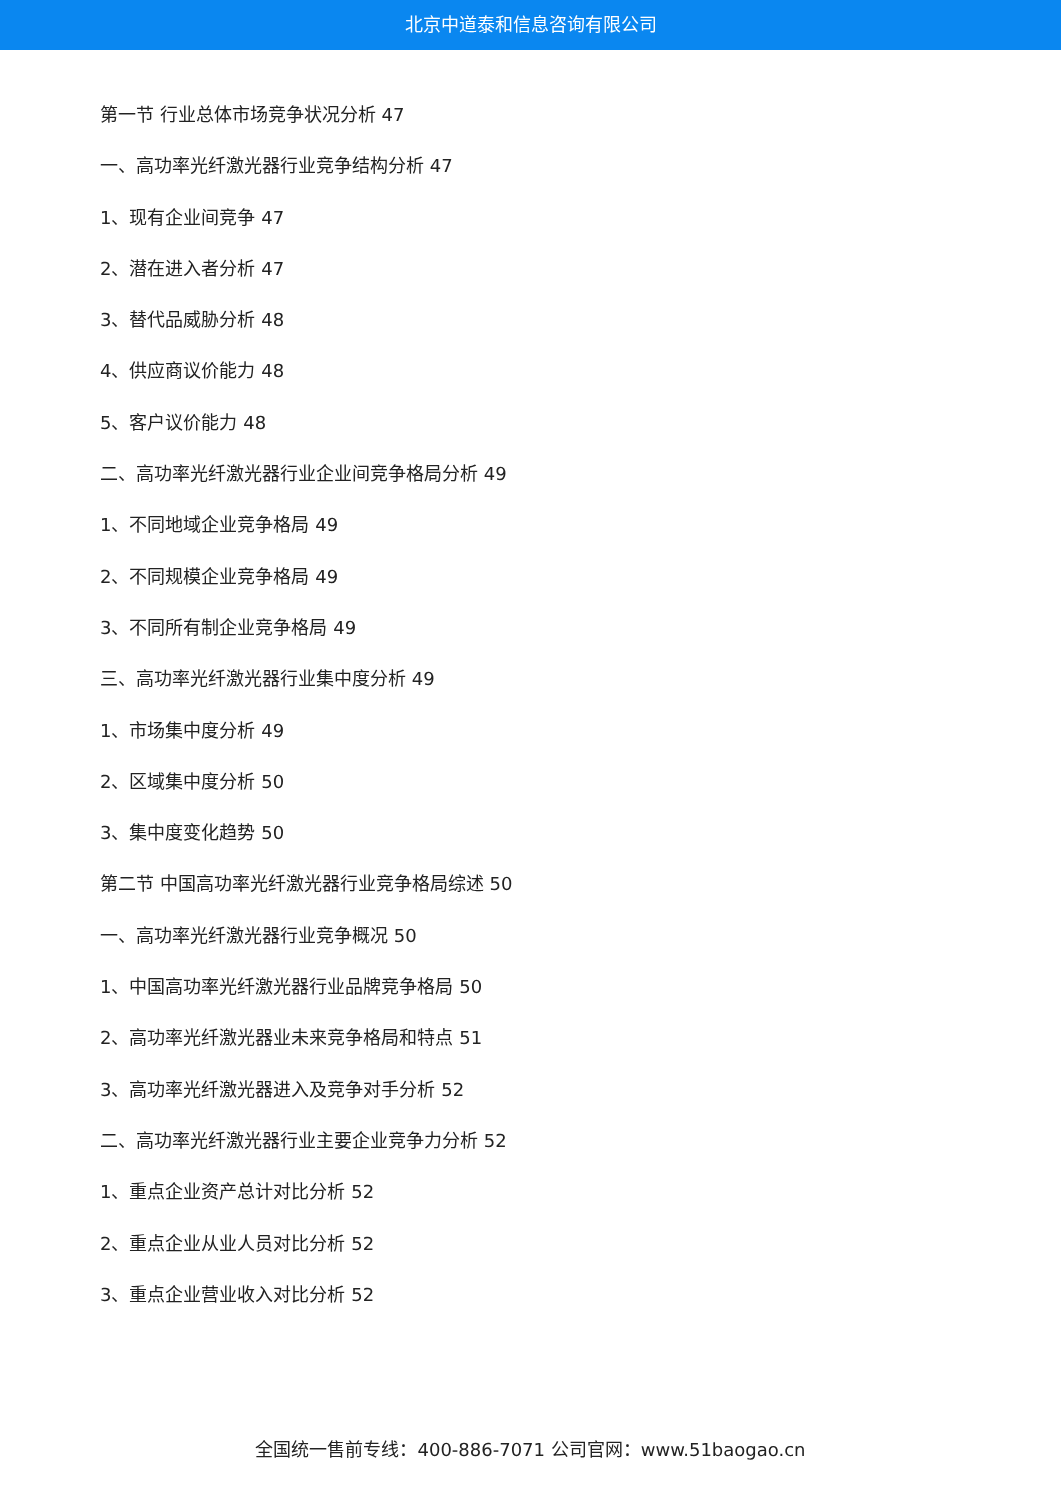北京中道泰和信息咨询有限公司
第一节 行业总体市场竞争状况分析 47
一、高功率光纤激光器行业竞争结构分析 47
1、现有企业间竞争 47
2、潜在进入者分析 47
3、替代品威胁分析 48
4、供应商议价能力 48
5、客户议价能力 48
二、高功率光纤激光器行业企业间竞争格局分析 49
1、不同地域企业竞争格局 49
2、不同规模企业竞争格局 49
3、不同所有制企业竞争格局 49
三、高功率光纤激光器行业集中度分析 49
1、市场集中度分析 49
2、区域集中度分析 50
3、集中度变化趋势 50
第二节 中国高功率光纤激光器行业竞争格局综述 50
一、高功率光纤激光器行业竞争概况 50
1、中国高功率光纤激光器行业品牌竞争格局 50
2、高功率光纤激光器业未来竞争格局和特点 51
3、高功率光纤激光器进入及竞争对手分析 52
二、高功率光纤激光器行业主要企业竞争力分析 52
1、重点企业资产总计对比分析 52
2、重点企业从业人员对比分析 52
3、重点企业营业收入对比分析 52
全国统一售前专线：400-886-7071 公司官网：www.51baogao.cn